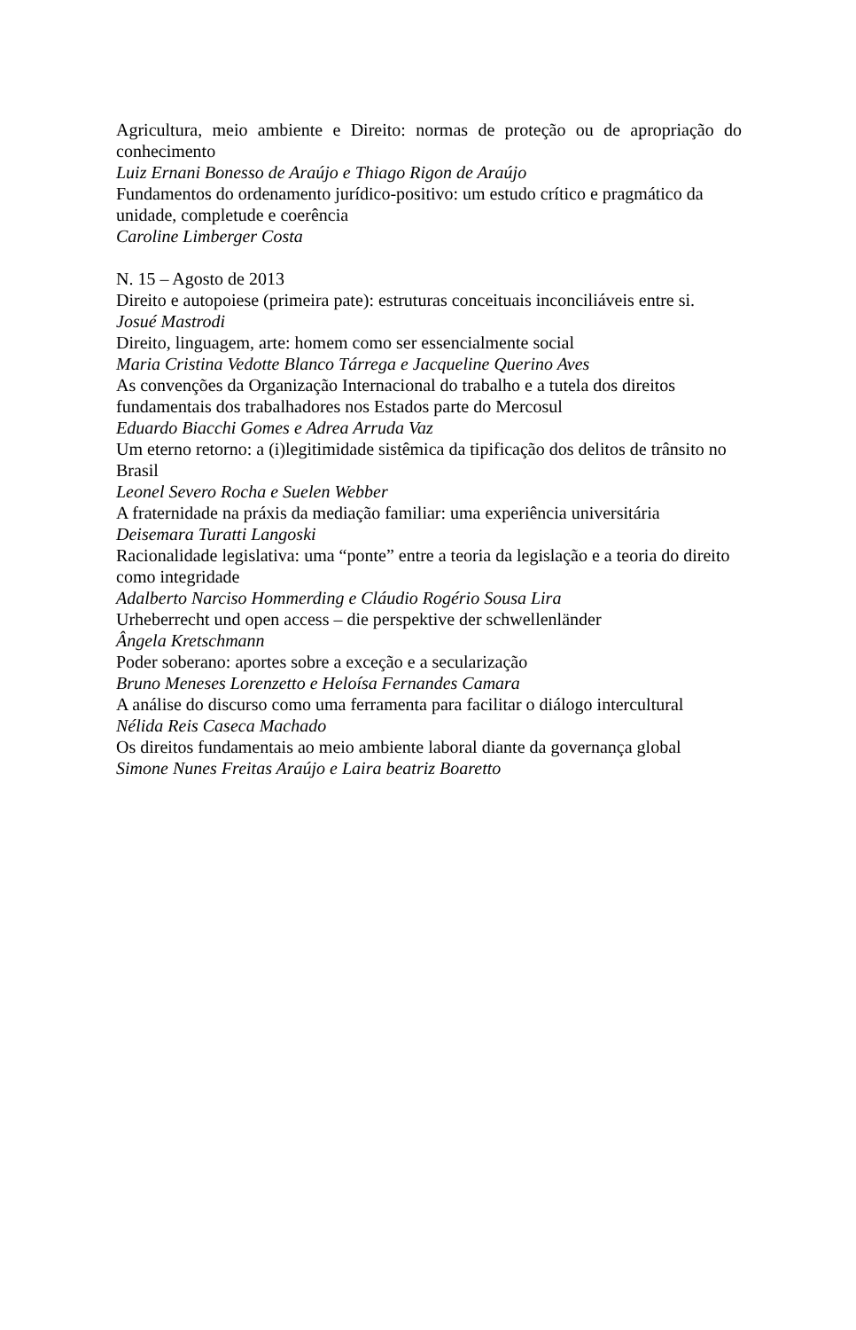Agricultura, meio ambiente e Direito: normas de proteção ou de apropriação do conhecimento
Luiz Ernani Bonesso de Araújo e Thiago Rigon de Araújo
Fundamentos do ordenamento jurídico-positivo: um estudo crítico e pragmático da unidade, completude e coerência
Caroline Limberger Costa
N. 15 – Agosto de 2013
Direito e autopoiese (primeira pate): estruturas conceituais inconciliáveis entre si.
Josué Mastrodi
Direito, linguagem, arte: homem como ser essencialmente social
Maria Cristina Vedotte Blanco Tárrega e Jacqueline Querino Aves
As convenções da Organização Internacional do trabalho e a tutela dos direitos fundamentais dos trabalhadores nos Estados parte do Mercosul
Eduardo Biacchi Gomes e Adrea Arruda Vaz
Um eterno retorno: a (i)legitimidade sistêmica da tipificação dos delitos de trânsito no Brasil
Leonel Severo Rocha e Suelen Webber
A fraternidade na práxis da mediação familiar: uma experiência universitária
Deisemara Turatti Langoski
Racionalidade legislativa: uma “ponte” entre a teoria da legislação e a teoria do direito como integridade
Adalberto Narciso Hommerding e Cláudio Rogério Sousa Lira
Urheberrecht und open access – die perspektive der schwellenländer
Ângela Kretschmann
Poder soberano: aportes sobre a exceção e a secularização
Bruno Meneses Lorenzetto e Heloísa Fernandes Camara
A análise do discurso como uma ferramenta para facilitar o diálogo intercultural
Nélida Reis Caseca Machado
Os direitos fundamentais ao meio ambiente laboral diante da governança global
Simone Nunes Freitas Araújo e Laira beatriz Boaretto